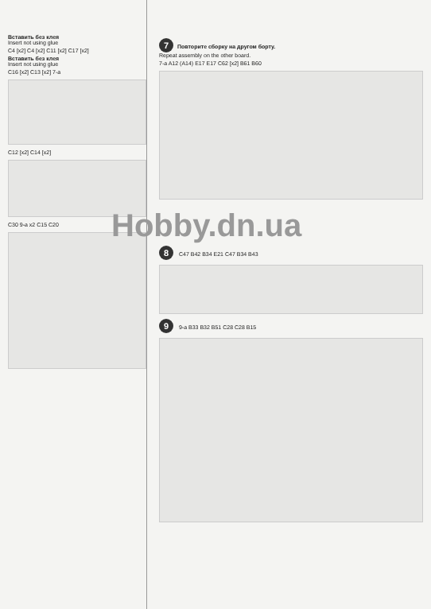Вставить без клея
Insert not using glue
C4 [x2] C4 [x2] C11 [x2] C17 [x2]
Вставить без клея
Insert not using glue
C16 [x2] C13 [x2] 7-a
C12 [x2] C14 [x2]
C30 9-a x2 C15 C20
7 Повторите сборку на другом борту.
Repeat assembly on the other board.
7-a A12 (A14) E17 E17 C62 [x2] B61 B60
Hobby.dn.ua
8 C47 B42 B34 E21 C47 B34 B43
9 9-a B33 B32 B51 C28 C28 B15